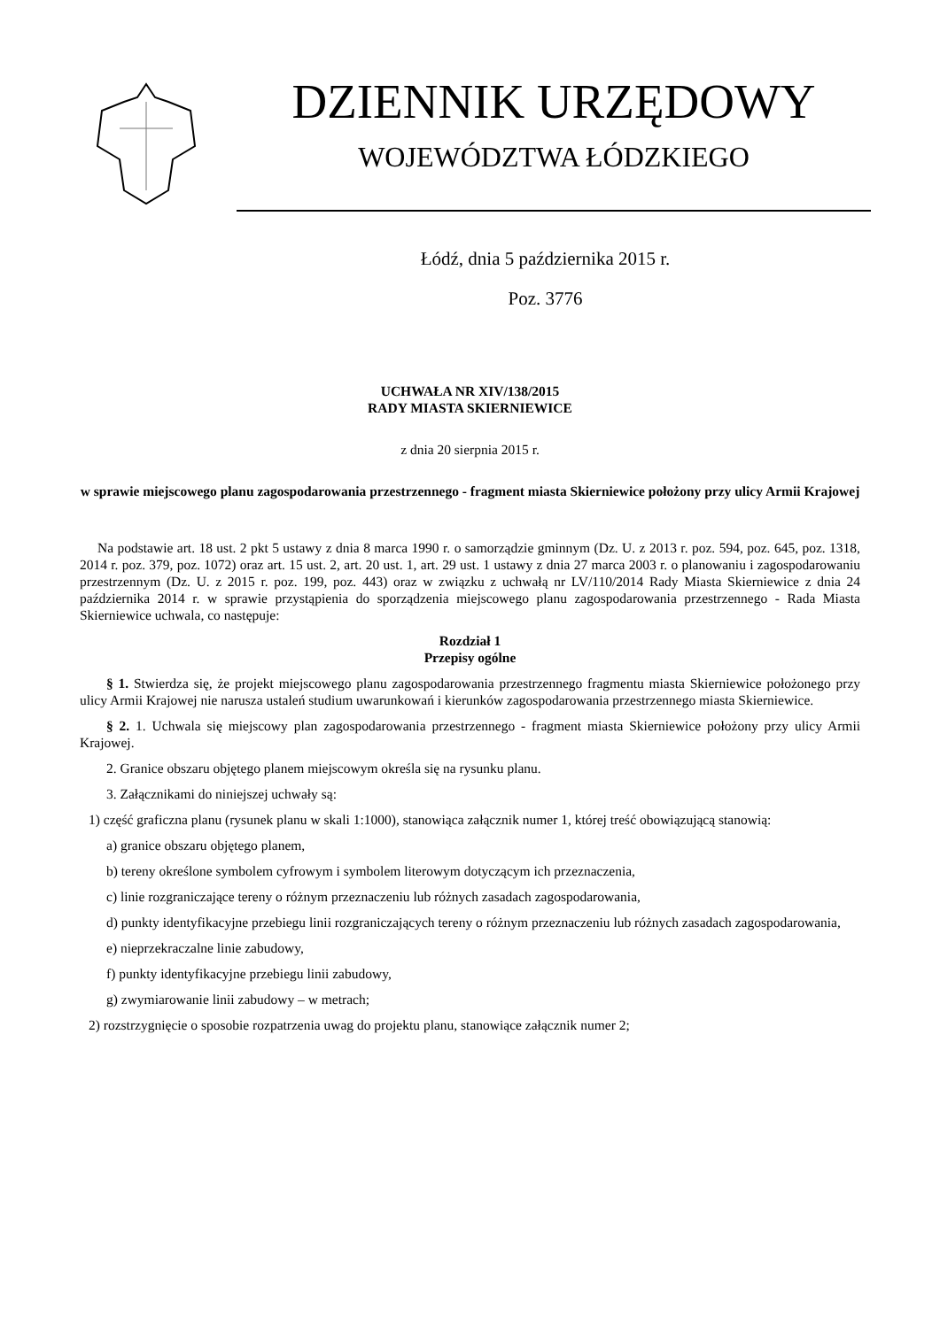DZIENNIK URZĘDOWY
WOJEWÓDZTWA ŁÓDZKIEGO
Łódź, dnia 5 października 2015 r.
Poz. 3776
UCHWAŁA NR XIV/138/2015
RADY MIASTA SKIERNIEWICE
z dnia 20 sierpnia 2015 r.
w sprawie miejscowego planu zagospodarowania przestrzennego - fragment miasta Skierniewice położony przy ulicy Armii Krajowej
Na podstawie art. 18 ust. 2 pkt 5 ustawy z dnia 8 marca 1990 r. o samorządzie gminnym (Dz. U. z 2013 r. poz. 594, poz. 645, poz. 1318, 2014 r. poz. 379, poz. 1072) oraz art. 15 ust. 2, art. 20 ust. 1, art. 29 ust. 1 ustawy z dnia 27 marca 2003 r. o planowaniu i zagospodarowaniu przestrzennym (Dz. U. z 2015 r. poz. 199, poz. 443) oraz w związku z uchwałą nr LV/110/2014 Rady Miasta Skierniewice z dnia 24 października 2014 r. w sprawie przystąpienia do sporządzenia miejscowego planu zagospodarowania przestrzennego - Rada Miasta Skierniewice uchwala, co następuje:
Rozdział 1
Przepisy ogólne
§ 1. Stwierdza się, że projekt miejscowego planu zagospodarowania przestrzennego fragmentu miasta Skierniewice położonego przy ulicy Armii Krajowej nie narusza ustaleń studium uwarunkowań i kierunków zagospodarowania przestrzennego miasta Skierniewice.
§ 2. 1. Uchwala się miejscowy plan zagospodarowania przestrzennego - fragment miasta Skierniewice położony przy ulicy Armii Krajowej.
2. Granice obszaru objętego planem miejscowym określa się na rysunku planu.
3. Załącznikami do niniejszej uchwały są:
1) część graficzna planu (rysunek planu w skali 1:1000), stanowiąca załącznik numer 1, której treść obowiązującą stanowią:
a) granice obszaru objętego planem,
b) tereny określone symbolem cyfrowym i symbolem literowym dotyczącym ich przeznaczenia,
c) linie rozgraniczające tereny o różnym przeznaczeniu lub różnych zasadach zagospodarowania,
d) punkty identyfikacyjne przebiegu linii rozgraniczających tereny o różnym przeznaczeniu lub różnych zasadach zagospodarowania,
e) nieprzekraczalne linie zabudowy,
f) punkty identyfikacyjne przebiegu linii zabudowy,
g) zwymiarowanie linii zabudowy – w metrach;
2) rozstrzygnięcie o sposobie rozpatrzenia uwag do projektu planu, stanowiące załącznik numer 2;